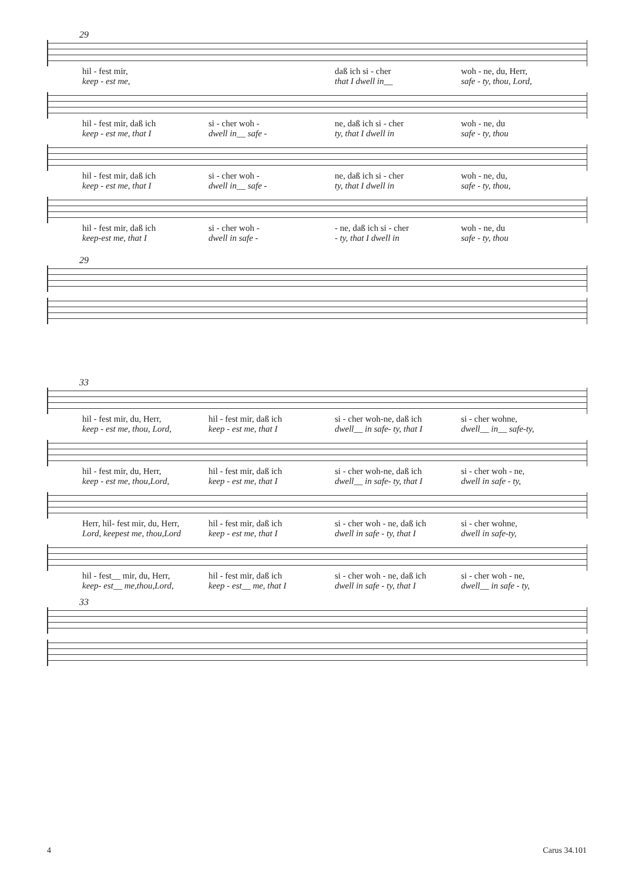29
hil - fest mir, daß ich si - cher woh - ne, du, Herr,
keep - est me, that I dwell in__ safe - ty, thou, Lord,
hil - fest mir, daß ich si - cher woh - ne, daß ich si - cher woh - ne, du
keep - est me, that I dwell in__ safe - ty, that I dwell in safe - ty, thou
hil - fest mir, daß ich si - cher woh - ne, daß ich si - cher woh - ne, du,
keep - est me, that I dwell in__ safe - ty, that I dwell in safe - ty, thou,
hil - fest mir, daß ich si - cher woh - - ne, daß ich si - cher woh - ne, du
keep-est me, that I dwell in safe - - ty, that I dwell in safe - ty, thou
29
33
hil - fest mir, du, Herr, hil - fest mir, daß ich si - cher woh-ne, daß ich si - cher wohne,
keep - est me, thou, Lord, keep - est me, that I dwell__ in safe- ty, that I dwell__ in__ safe-ty,
hil - fest mir, du, Herr, hil - fest mir, daß ich si - cher woh-ne, daß ich si - cher woh - ne,
keep - est me, thou,Lord, keep - est me, that I dwell__ in safe- ty, that I dwell in safe - ty,
Herr, hil- fest mir, du, Herr, hil - fest mir, daß ich si - cher woh - ne, daß ich si - cher wohne,
Lord, keepest me, thou,Lord keep - est me, that I dwell in safe - ty, that I dwell in safe-ty,
hil - fest__ mir, du, Herr, hil - fest mir, daß ich si - cher woh - ne, daß ich si - cher woh - ne,
keep- est__ me,thou,Lord, keep - est__ me, that I dwell in safe - ty, that I dwell__ in safe - ty,
33
4 Carus 34.101